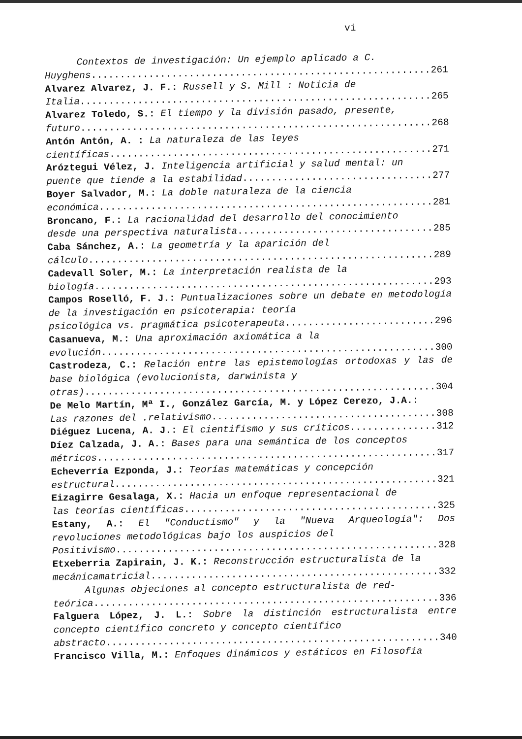vi
Contextos de investigación: Un ejemplo aplicado a C.
Huyghens.................................................................... 261
Alvarez Alvarez, J. F.: Russell y S. Mill : Noticia de
Italia.................................................................... 265
Alvarez Toledo, S.: El tiempo y la división pasado, presente,
futuro.................................................................... 268
Antón Antón, A. : La naturaleza de las leyes
científicas.................................................................... 271
Aróztegui Vélez, J. Inteligencia artificial y salud mental: un
puente que tiende a la estabilidad .................................................................... 277
Boyer Salvador, M.: La doble naturaleza de la ciencia
económica.................................................................... 281
Broncano, F.: La racionalidad del desarrollo del conocimiento
desde una perspectiva naturalista.................................................................... 285
Caba Sánchez, A.: La geometría y la aparición del
cálculo.................................................................... 289
Cadevall Soler, M.: La interpretación realista de la
biología.................................................................... 293
Campos Roselló, F. J.: Puntualizaciones sobre un debate en metodología de la investigación en psicoterapia: teoría
psicológica vs. pragmática psicoterapeuta.................................................................... 296
Casanueva, M.: Una aproximación axiomática a la
evolución.................................................................... 300
Castrodeza, C.: Relación entre las epistemologías ortodoxas y las de base biológica (evolucionista, darwinista y
otras).................................................................... 304
De Melo Martín, Mª I., González García, M. y López Cerezo, J.A.:
Las razones del .relativismo .................................................................... 308
Diéguez Lucena, A. J.: El cientifismo y sus críticos.................................................................... 312
Díez Calzada, J. A.: Bases para una semántica de los conceptos
métricos.................................................................... 317
Echeverría Ezponda, J.: Teorías matemáticas y concepción
estructural.................................................................... 321
Eizagirre Gesalaga, X.: Hacia un enfoque representacional de
las teorías científicas.................................................................... 325
Estany, A.: El "Conductismo" y la "Nueva Arqueología": Dos revoluciones metodológicas bajo los auspicios del
Positivismo.................................................................... 328
Etxeberria Zapirain, J. K.: Reconstrucción estructuralista de la
mecánicamatricial.................................................................... 332
Algunas objeciones al concepto estructuralista de red-
teórica.................................................................... 336
Falguera López, J. L.: Sobre la distinción estructuralista entre concepto científico concreto y concepto científico
abstracto.................................................................... 340
Francisco Villa, M.: Enfoques dinámicos y estáticos en Filosofía